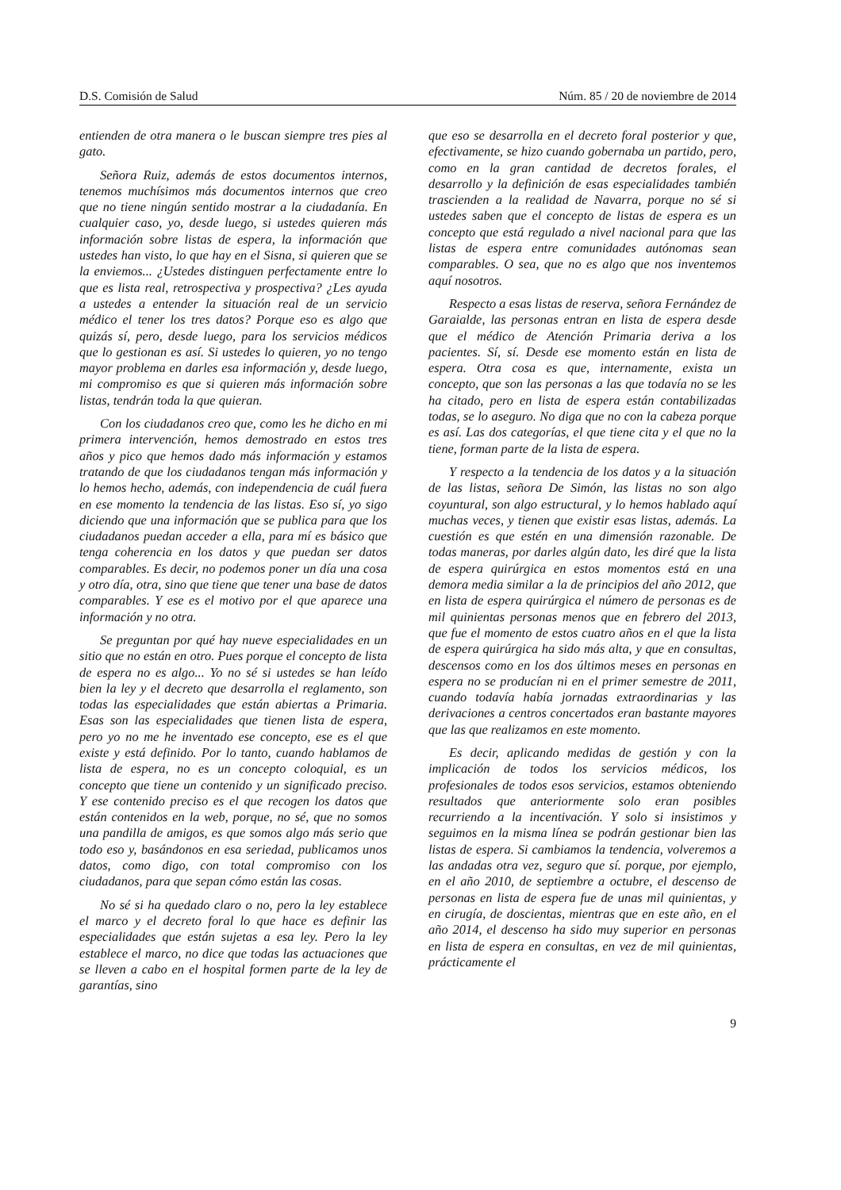D.S. Comisión de Salud Núm. 85 / 20 de noviembre de 2014
entienden de otra manera o le buscan siempre tres pies al gato.
Señora Ruiz, además de estos documentos internos, tenemos muchísimos más documentos internos que creo que no tiene ningún sentido mostrar a la ciudadanía. En cualquier caso, yo, desde luego, si ustedes quieren más información sobre listas de espera, la información que ustedes han visto, lo que hay en el Sisna, si quieren que se la enviemos... ¿Ustedes distinguen perfectamente entre lo que es lista real, retrospectiva y prospectiva? ¿Les ayuda a ustedes a entender la situación real de un servicio médico el tener los tres datos? Porque eso es algo que quizás sí, pero, desde luego, para los servicios médicos que lo gestionan es así. Si ustedes lo quieren, yo no tengo mayor problema en darles esa información y, desde luego, mi compromiso es que si quieren más información sobre listas, tendrán toda la que quieran.
Con los ciudadanos creo que, como les he dicho en mi primera intervención, hemos demostrado en estos tres años y pico que hemos dado más información y estamos tratando de que los ciudadanos tengan más información y lo hemos hecho, además, con independencia de cuál fuera en ese momento la tendencia de las listas. Eso sí, yo sigo diciendo que una información que se publica para que los ciudadanos puedan acceder a ella, para mí es básico que tenga coherencia en los datos y que puedan ser datos comparables. Es decir, no podemos poner un día una cosa y otro día, otra, sino que tiene que tener una base de datos comparables. Y ese es el motivo por el que aparece una información y no otra.
Se preguntan por qué hay nueve especialidades en un sitio que no están en otro. Pues porque el concepto de lista de espera no es algo... Yo no sé si ustedes se han leído bien la ley y el decreto que desarrolla el reglamento, son todas las especialidades que están abiertas a Primaria. Esas son las especialidades que tienen lista de espera, pero yo no me he inventado ese concepto, ese es el que existe y está definido. Por lo tanto, cuando hablamos de lista de espera, no es un concepto coloquial, es un concepto que tiene un contenido y un significado preciso. Y ese contenido preciso es el que recogen los datos que están contenidos en la web, porque, no sé, que no somos una pandilla de amigos, es que somos algo más serio que todo eso y, basándonos en esa seriedad, publicamos unos datos, como digo, con total compromiso con los ciudadanos, para que sepan cómo están las cosas.
No sé si ha quedado claro o no, pero la ley establece el marco y el decreto foral lo que hace es definir las especialidades que están sujetas a esa ley. Pero la ley establece el marco, no dice que todas las actuaciones que se lleven a cabo en el hospital formen parte de la ley de garantías, sino
que eso se desarrolla en el decreto foral posterior y que, efectivamente, se hizo cuando gobernaba un partido, pero, como en la gran cantidad de decretos forales, el desarrollo y la definición de esas especialidades también trascienden a la realidad de Navarra, porque no sé si ustedes saben que el concepto de listas de espera es un concepto que está regulado a nivel nacional para que las listas de espera entre comunidades autónomas sean comparables. O sea, que no es algo que nos inventemos aquí nosotros.
Respecto a esas listas de reserva, señora Fernández de Garaialde, las personas entran en lista de espera desde que el médico de Atención Primaria deriva a los pacientes. Sí, sí. Desde ese momento están en lista de espera. Otra cosa es que, internamente, exista un concepto, que son las personas a las que todavía no se les ha citado, pero en lista de espera están contabilizadas todas, se lo aseguro. No diga que no con la cabeza porque es así. Las dos categorías, el que tiene cita y el que no la tiene, forman parte de la lista de espera.
Y respecto a la tendencia de los datos y a la situación de las listas, señora De Simón, las listas no son algo coyuntural, son algo estructural, y lo hemos hablado aquí muchas veces, y tienen que existir esas listas, además. La cuestión es que estén en una dimensión razonable. De todas maneras, por darles algún dato, les diré que la lista de espera quirúrgica en estos momentos está en una demora media similar a la de principios del año 2012, que en lista de espera quirúrgica el número de personas es de mil quinientas personas menos que en febrero del 2013, que fue el momento de estos cuatro años en el que la lista de espera quirúrgica ha sido más alta, y que en consultas, descensos como en los dos últimos meses en personas en espera no se producían ni en el primer semestre de 2011, cuando todavía había jornadas extraordinarias y las derivaciones a centros concertados eran bastante mayores que las que realizamos en este momento.
Es decir, aplicando medidas de gestión y con la implicación de todos los servicios médicos, los profesionales de todos esos servicios, estamos obteniendo resultados que anteriormente solo eran posibles recurriendo a la incentivación. Y solo si insistimos y seguimos en la misma línea se podrán gestionar bien las listas de espera. Si cambiamos la tendencia, volveremos a las andadas otra vez, seguro que sí. porque, por ejemplo, en el año 2010, de septiembre a octubre, el descenso de personas en lista de espera fue de unas mil quinientas, y en cirugía, de doscientas, mientras que en este año, en el año 2014, el descenso ha sido muy superior en personas en lista de espera en consultas, en vez de mil quinientas, prácticamente el
9